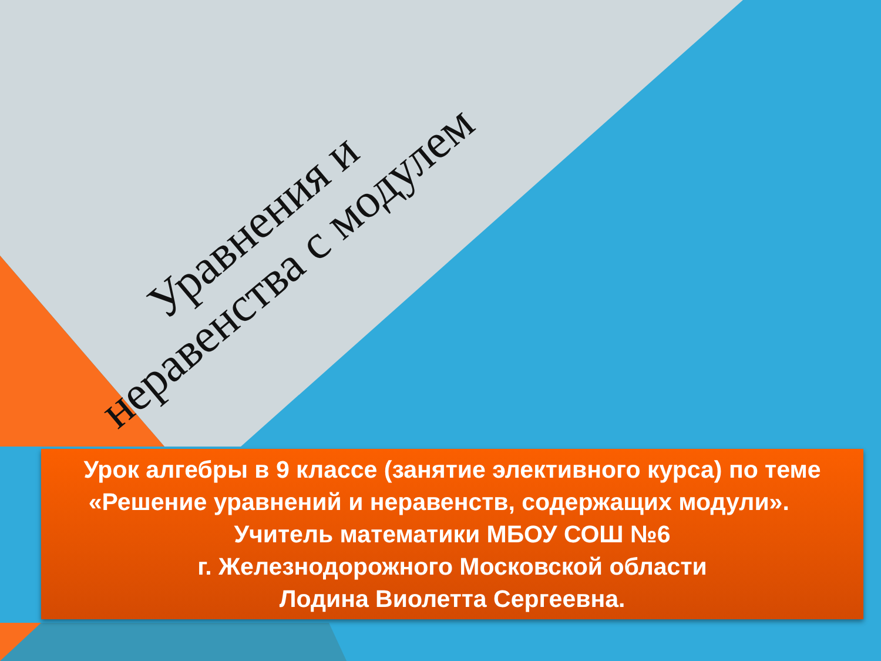Уравнения и неравенства с модулем
Урок алгебры в 9 классе (занятие элективного курса) по теме «Решение уравнений и неравенств, содержащих модули». Учитель математики МБОУ СОШ №6
г. Железнодорожного Московской области
Лодина Виолетта Сергеевна.